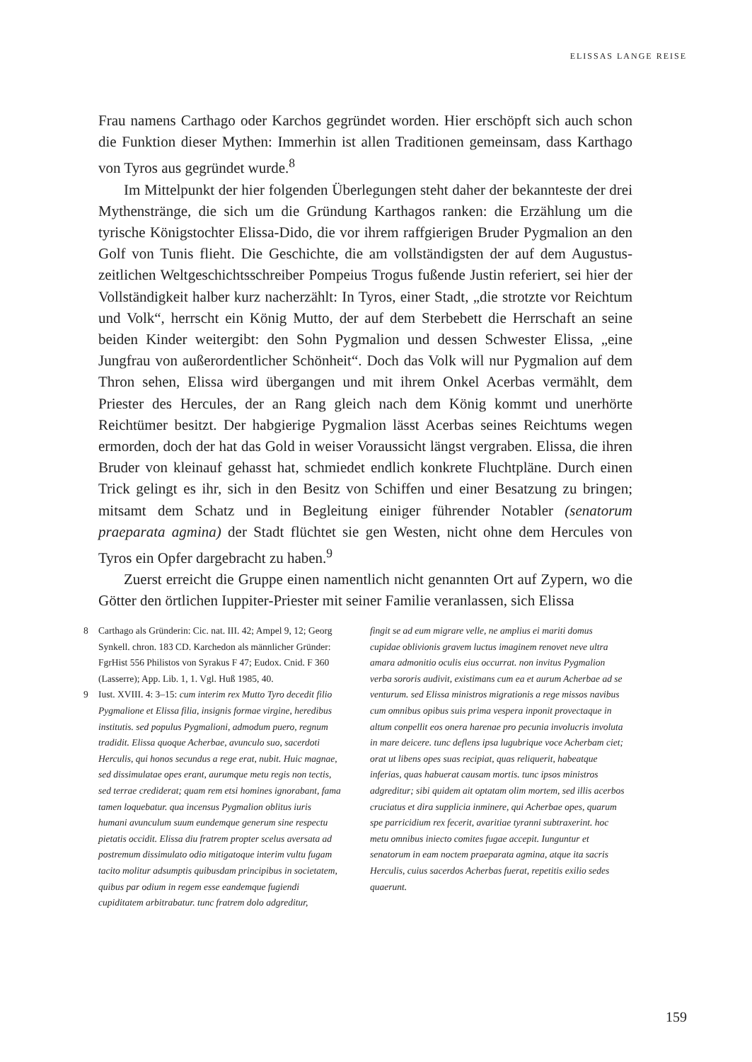ELISSAS LANGE REISE
Frau namens Carthago oder Karchos gegründet worden. Hier erschöpft sich auch schon die Funktion dieser Mythen: Immerhin ist allen Traditionen gemeinsam, dass Karthago von Tyros aus gegründet wurde.<sup>8</sup>
Im Mittelpunkt der hier folgenden Überlegungen steht daher der bekannteste der drei Mythenstränge, die sich um die Gründung Karthagos ranken: die Erzählung um die tyrische Königstochter Elissa-Dido, die vor ihrem raffgierigen Bruder Pygmalion an den Golf von Tunis flieht. Die Geschichte, die am vollständigsten der auf dem Augustus­zeitlichen Weltgeschichtsschreiber Pompeius Trogus fußende Justin referiert, sei hier der Vollständigkeit halber kurz nacherzählt: In Tyros, einer Stadt, „die strotzte vor Reichtum und Volk“, herrscht ein König Mutto, der auf dem Sterbebett die Herrschaft an seine beiden Kinder weitergibt: den Sohn Pygmalion und dessen Schwester Elissa, „eine Jungfrau von außerordentlicher Schönheit“. Doch das Volk will nur Pygmalion auf dem Thron sehen, Elissa wird übergangen und mit ihrem Onkel Acerbas vermählt, dem Priester des Hercules, der an Rang gleich nach dem König kommt und unerhörte Reichtümer besitzt. Der habgierige Pygmalion lässt Acerbas seines Reichtums wegen ermorden, doch der hat das Gold in weiser Voraussicht längst vergraben. Elissa, die ihren Bruder von kleinauf gehasst hat, schmiedet endlich konkrete Fluchtpläne. Durch einen Trick gelingt es ihr, sich in den Besitz von Schiffen und einer Besatzung zu bringen; mitsamt dem Schatz und in Begleitung einiger führender Notabler (senatorum praeparata agmina) der Stadt flüchtet sie gen Westen, nicht ohne dem Hercules von Tyros ein Opfer dargebracht zu haben.<sup>9</sup>
Zuerst erreicht die Gruppe einen namentlich nicht genannten Ort auf Zypern, wo die Götter den örtlichen Iuppiter-Priester mit seiner Familie veranlassen, sich Elissa
8 Carthago als Gründerin: Cic. nat. III. 42; Ampel 9, 12; Georg Synkell. chron. 183 CD. Karchedon als männlicher Gründer: FgrHist 556 Philistos von Syrakus F 47; Eudox. Cnid. F 360 (Lasserre); App. Lib. 1, 1. Vgl. Huß 1985, 40.
9 Iust. XVIII. 4: 3–15: cum interim rex Mutto Tyro decedit filio Pygmalione et Elissa filia, insignis formae virgine, heredibus institutis. sed populus Pygmalioni, admodum puero, regnum tradidit. Elissa quoque Acherbae, avunculo suo, sacerdoti Herculis, qui honos secundus a rege erat, nubit. Huic magnae, sed dissimulatae opes erant, aurumque metu regis non tectis, sed terrae crediderat; quam rem etsi homines ignorabant, fama tamen loquebatur. qua incensus Pygmalion oblitus iuris humani avunculum suum eundemque generum sine respectu pietatis occidit. Elissa diu fratrem propter scelus aversata ad postremum dissimulato odio mitigatoque interim vultu fugam tacito molitur adsumptis quibusdam principibus in societatem, quibus par odium in regem esse eandemque fugiendi cupiditatem arbitrabatur. tunc fratrem dolo adgreditur,
fingit se ad eum migrare velle, ne amplius ei mariti domus cupidae oblivionis gravem luctus imaginem renovet neve ultra amara admonitio oculis eius occurrat. non invitus Pygmalion verba sororis audivit, existimans cum ea et aurum Acherbae ad se venturum. sed Elissa ministros migrationis a rege missos navibus cum omnibus opibus suis prima vespera inponit provectaque in altum conpellit eos onera harenae pro pecunia involucris involuta in mare deicere. tunc deflens ipsa lugubrique voce Acherbam ciet; orat ut libens opes suas recipiat, quas reliquerit, habeatque inferias, quas habuerat causam mortis. tunc ipsos ministros adgreditur; sibi quidem ait optatam olim mortem, sed illis acerbos cruciatus et dira supplicia inminere, qui Acherbae opes, quarum spe parricidium rex fecerit, avaritiae tyranni subtraxerint. hoc metu omnibus iniecto comites fugae accepit. Iunguntur et senatorum in eam noctem praeparata agmina, atque ita sacris Herculis, cuius sacerdos Acherbas fuerat, repetitis exilio sedes quaerunt.
159